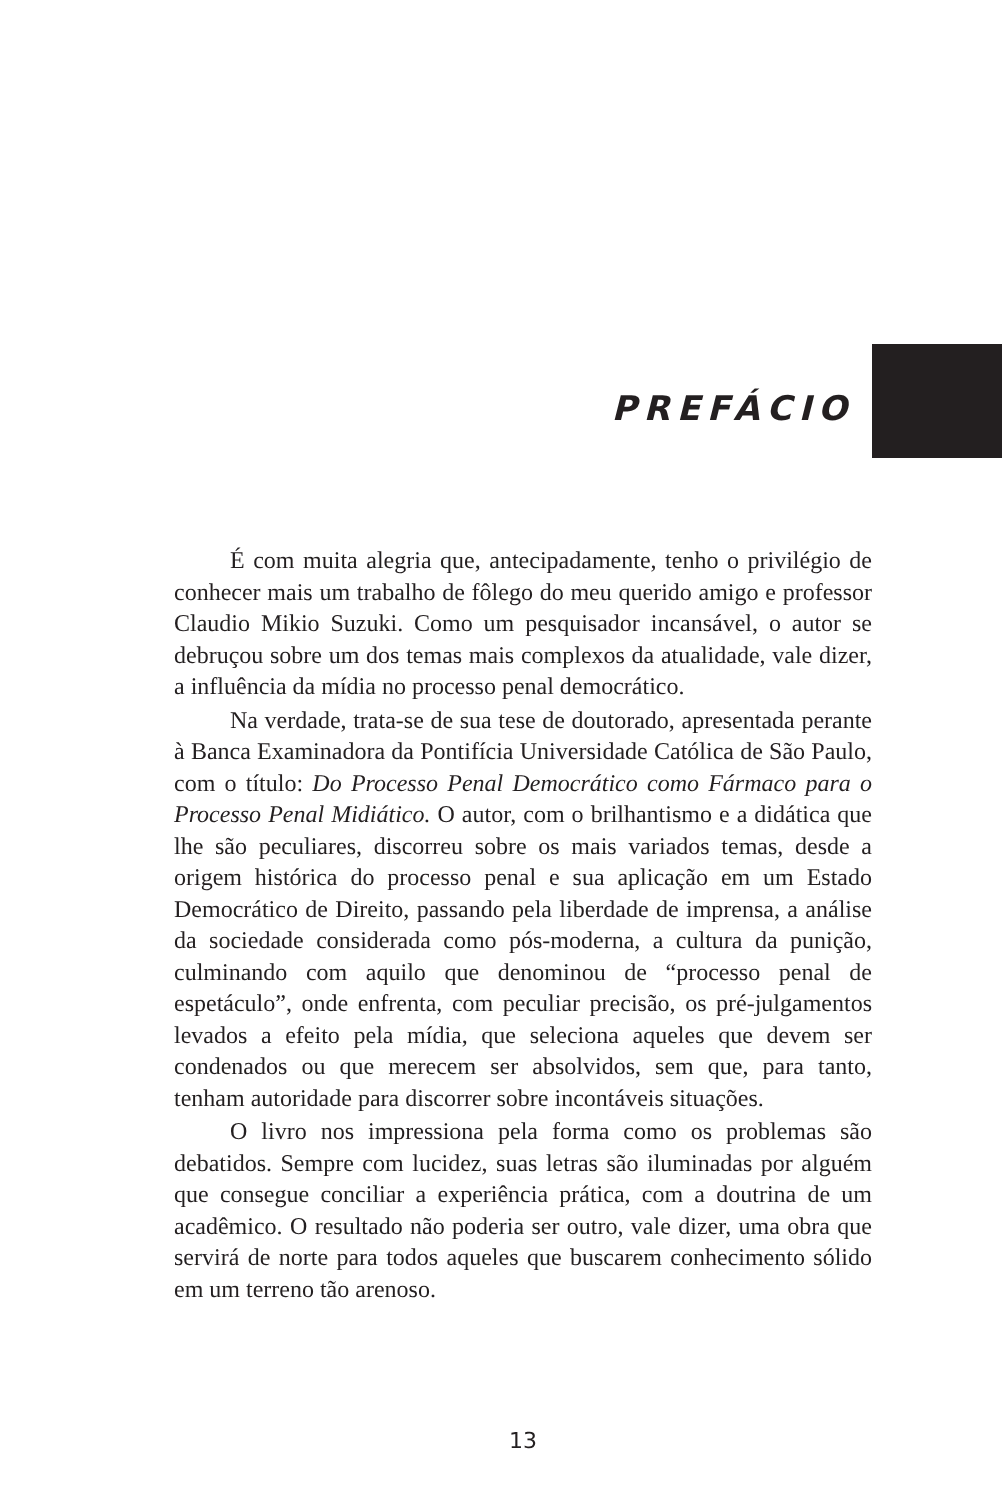PREFÁCIO
É com muita alegria que, antecipadamente, tenho o privilégio de conhecer mais um trabalho de fôlego do meu querido amigo e professor Claudio Mikio Suzuki. Como um pesquisador incansável, o autor se debruçou sobre um dos temas mais complexos da atualidade, vale dizer, a influência da mídia no processo penal democrático.
Na verdade, trata-se de sua tese de doutorado, apresentada perante à Banca Examinadora da Pontifícia Universidade Católica de São Paulo, com o título: Do Processo Penal Democrático como Fármaco para o Processo Penal Midiático. O autor, com o brilhantismo e a didática que lhe são peculiares, discorreu sobre os mais variados temas, desde a origem histórica do processo penal e sua aplicação em um Estado Democrático de Direito, passando pela liberdade de imprensa, a análise da sociedade considerada como pós-moderna, a cultura da punição, culminando com aquilo que denominou de “processo penal de espetáculo”, onde enfrenta, com peculiar precisão, os pré-julgamentos levados a efeito pela mídia, que seleciona aqueles que devem ser condenados ou que merecem ser absolvidos, sem que, para tanto, tenham autoridade para discorrer sobre incontáveis situações.
O livro nos impressiona pela forma como os problemas são debatidos. Sempre com lucidez, suas letras são iluminadas por alguém que consegue conciliar a experiência prática, com a doutrina de um acadêmico. O resultado não poderia ser outro, vale dizer, uma obra que servirá de norte para todos aqueles que buscarem conhecimento sólido em um terreno tão arenoso.
13